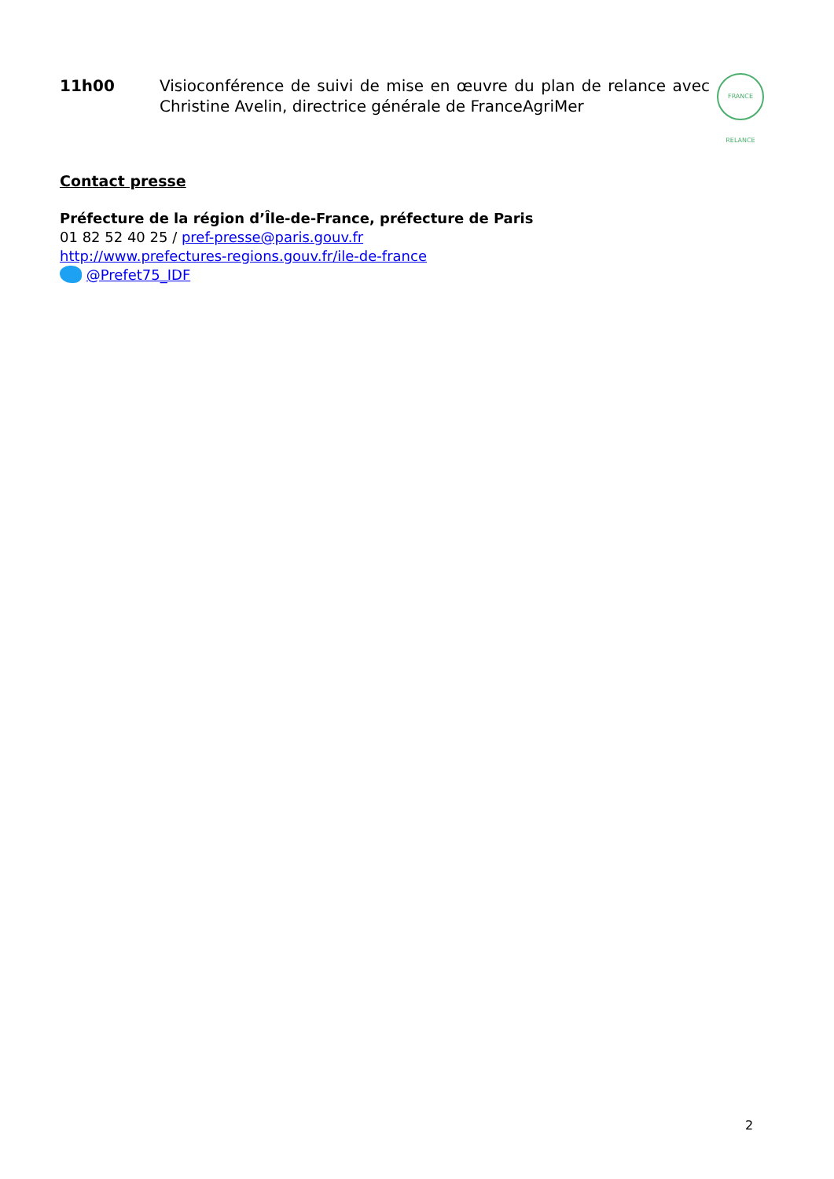11h00 Visioconférence de suivi de mise en œuvre du plan de relance avec Christine Avelin, directrice générale de FranceAgriMer
FRANCE RELANCE
Contact presse
Préfecture de la région d’Île-de-France, préfecture de Paris
01 82 52 40 25 / pref-presse@paris.gouv.fr
http://www.prefectures-regions.gouv.fr/ile-de-france
@Prefet75_IDF
2